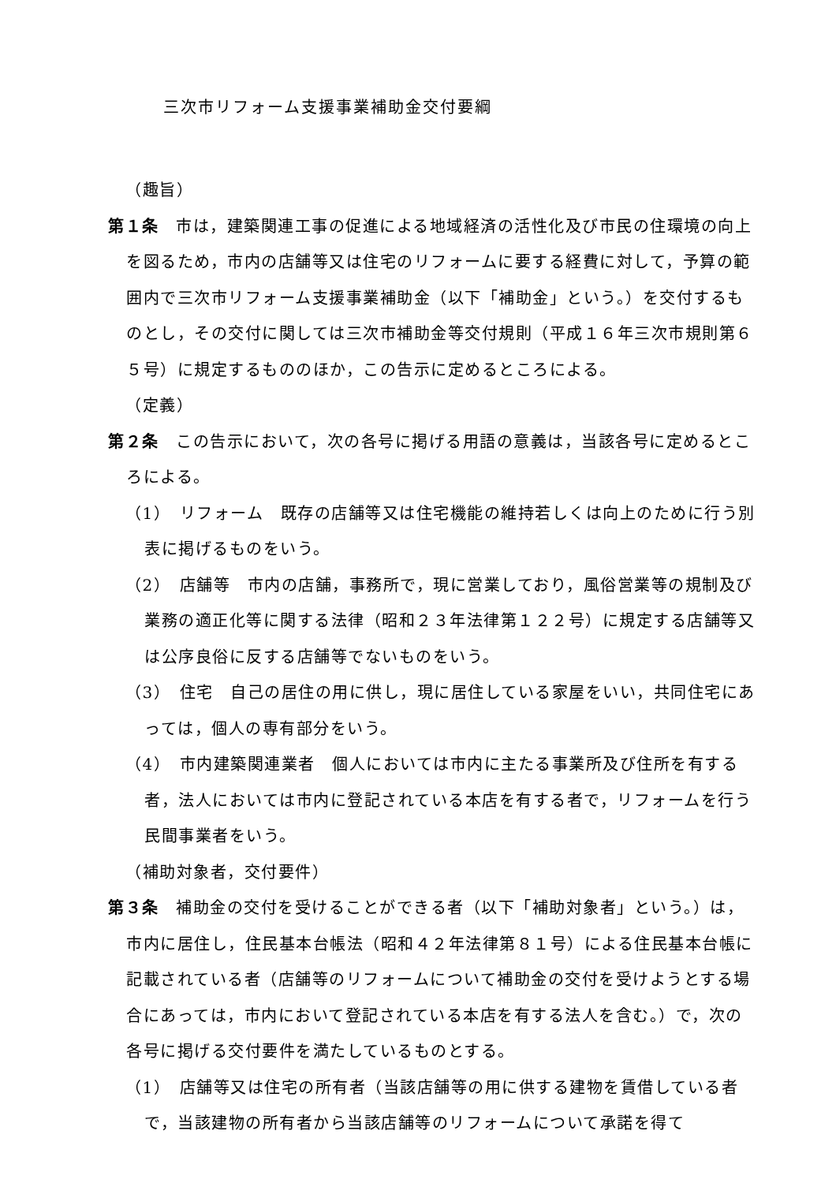三次市リフォーム支援事業補助金交付要綱
（趣旨）
第１条　市は，建築関連工事の促進による地域経済の活性化及び市民の住環境の向上を図るため，市内の店舗等又は住宅のリフォームに要する経費に対して，予算の範囲内で三次市リフォーム支援事業補助金（以下「補助金」という。）を交付するものとし，その交付に関しては三次市補助金等交付規則（平成１６年三次市規則第６５号）に規定するもののほか，この告示に定めるところによる。
（定義）
第２条　この告示において，次の各号に掲げる用語の意義は，当該各号に定めるところによる。
（1）　リフォーム　既存の店舗等又は住宅機能の維持若しくは向上のために行う別表に掲げるものをいう。
（2）　店舗等　市内の店舗，事務所で，現に営業しており，風俗営業等の規制及び業務の適正化等に関する法律（昭和２３年法律第１２２号）に規定する店舗等又は公序良俗に反する店舗等でないものをいう。
（3）　住宅　自己の居住の用に供し，現に居住している家屋をいい，共同住宅にあっては，個人の専有部分をいう。
（4）　市内建築関連業者　個人においては市内に主たる事業所及び住所を有する者，法人においては市内に登記されている本店を有する者で，リフォームを行う民間事業者をいう。
（補助対象者，交付要件）
第３条　補助金の交付を受けることができる者（以下「補助対象者」という。）は，市内に居住し，住民基本台帳法（昭和４２年法律第８１号）による住民基本台帳に記載されている者（店舗等のリフォームについて補助金の交付を受けようとする場合にあっては，市内において登記されている本店を有する法人を含む。）で，次の各号に掲げる交付要件を満たしているものとする。
（1）　店舗等又は住宅の所有者（当該店舗等の用に供する建物を賃借している者で，当該建物の所有者から当該店舗等のリフォームについて承諾を得て